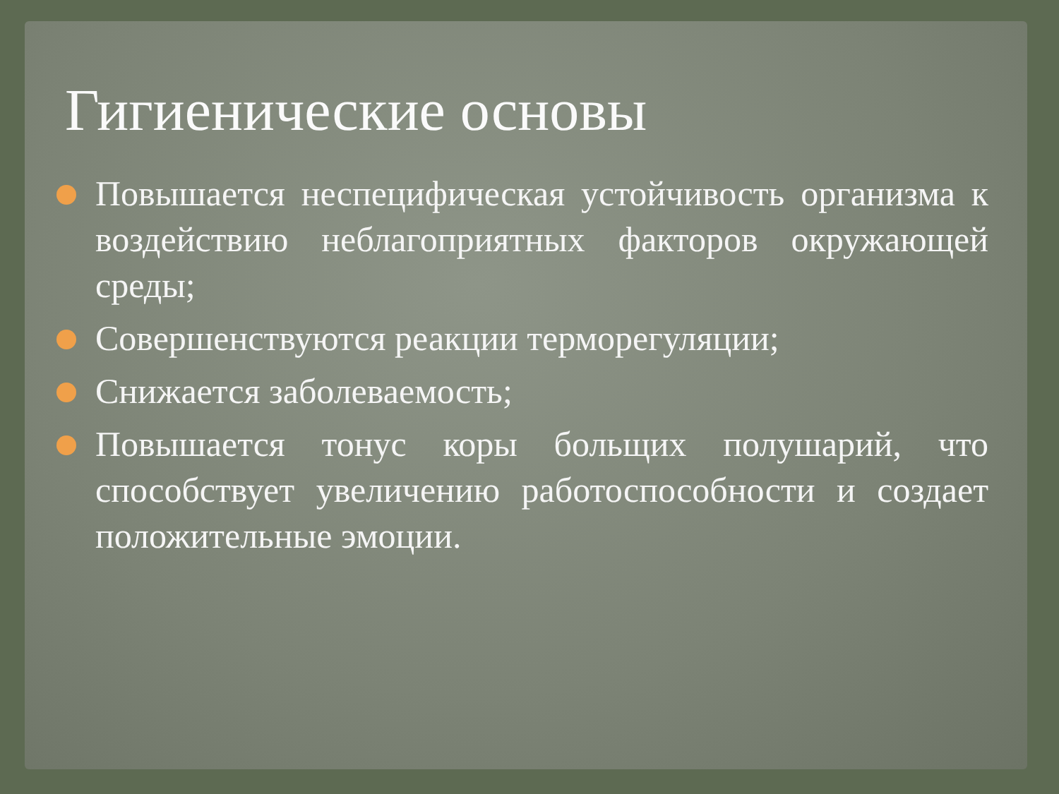Гигиенические основы
Повышается неспецифическая устойчивость организма к воздействию неблагоприятных факторов окружающей среды;
Совершенствуются реакции терморегуляции;
Снижается заболеваемость;
Повышается тонус коры больщих полушарий, что способствует увеличению работоспособности и создает положительные эмоции.